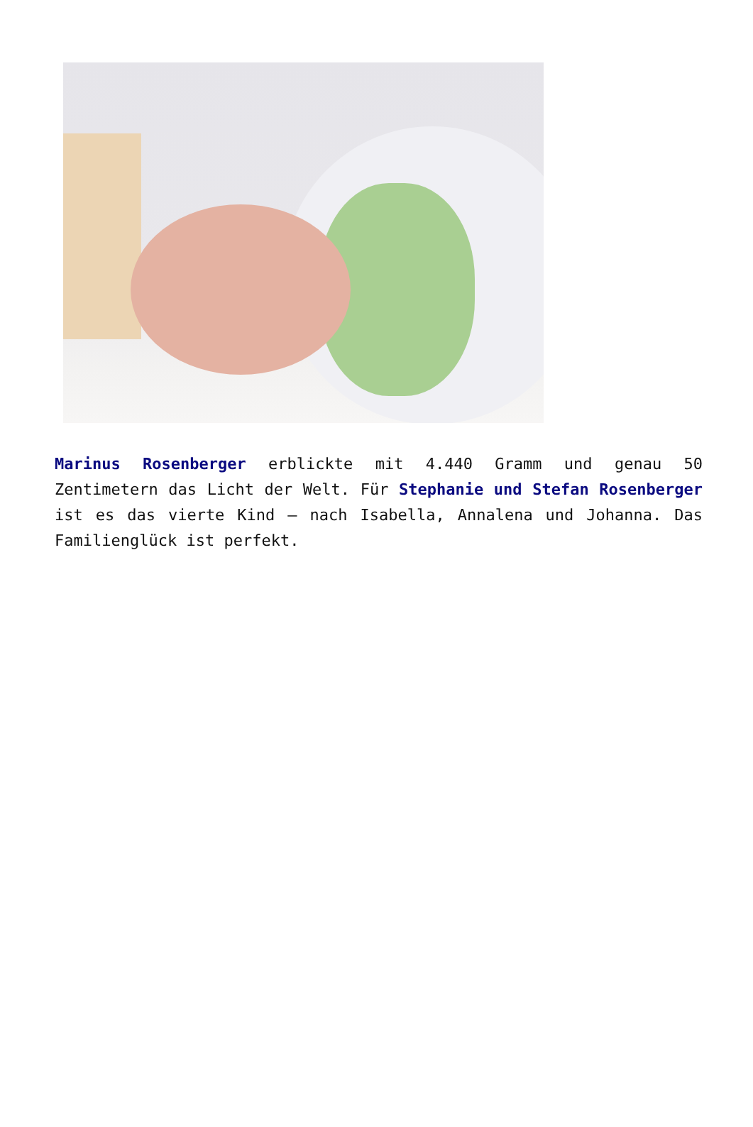Marinus Rosenberger erblickte mit 4.440 Gramm und genau 50 Zentimetern das Licht der Welt. Für Stephanie und Stefan Rosenberger ist es das vierte Kind – nach Isabella, Annalena und Johanna. Das Familienglück ist perfekt.